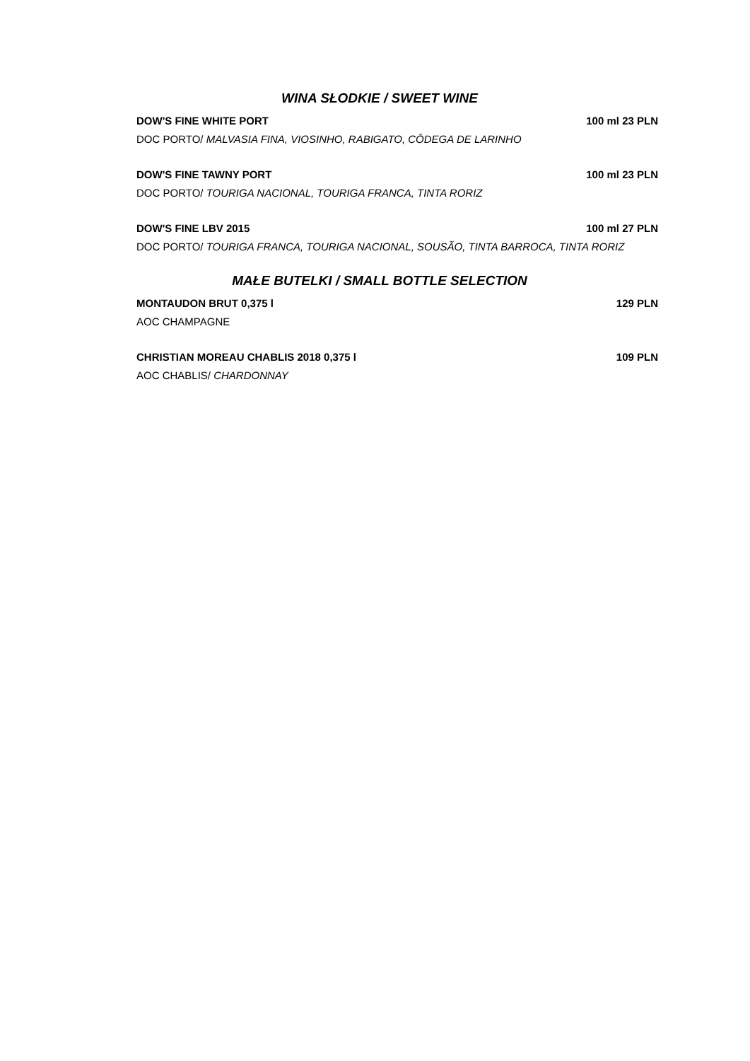WINA SŁODKIE / SWEET WINE
DOW'S FINE WHITE PORT 100 ml 23 PLN
DOC PORTO/ MALVASIA FINA, VIOSINHO, RABIGATO, CÔDEGA DE LARINHO
DOW'S FINE TAWNY PORT 100 ml 23 PLN
DOC PORTO/ TOURIGA NACIONAL, TOURIGA FRANCA, TINTA RORIZ
DOW'S FINE LBV 2015 100 ml 27 PLN
DOC PORTO/ TOURIGA FRANCA, TOURIGA NACIONAL, SOUSÃO, TINTA BARROCA, TINTA RORIZ
MAŁE BUTELKI / SMALL BOTTLE SELECTION
MONTAUDON BRUT 0,375 l 129 PLN
AOC CHAMPAGNE
CHRISTIAN MOREAU CHABLIS 2018 0,375 l 109 PLN
AOC CHABLIS/ CHARDONNAY